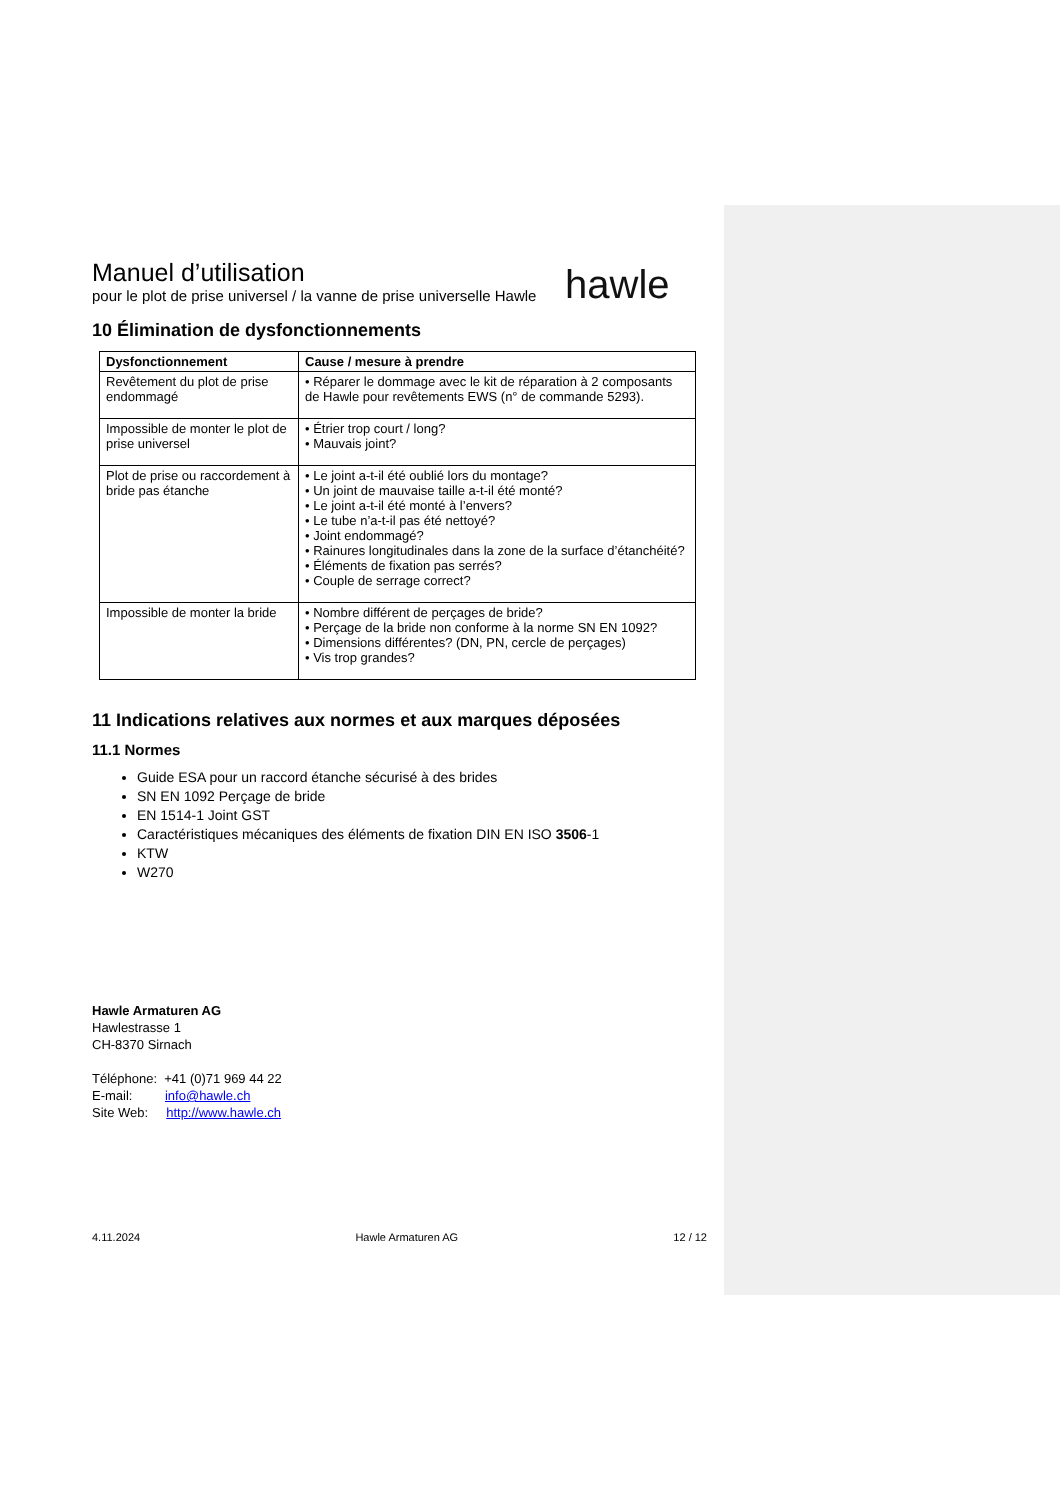Manuel d’utilisation
pour le plot de prise universel / la vanne de prise universelle Hawle
hawle
10 Élimination de dysfonctionnements
| Dysfonctionnement | Cause / mesure à prendre |
| --- | --- |
| Revêtement du plot de prise endommagé | • Réparer le dommage avec le kit de réparation à 2 composants de Hawle pour revêtements EWS (n° de commande 5293). |
| Impossible de monter le plot de prise universel | • Étrier trop court / long? • Mauvais joint? |
| Plot de prise ou raccordement à bride pas étanche | • Le joint a-t-il été oublié lors du montage? • Un joint de mauvaise taille a-t-il été monté? • Le joint a-t-il été monté à l’envers? • Le tube n’a-t-il pas été nettoyé? • Joint endommagé? • Rainures longitudinales dans la zone de la surface d’étanchéité? • Éléments de fixation pas serrés? • Couple de serrage correct? |
| Impossible de monter la bride | • Nombre différent de perçages de bride? • Perçage de la bride non conforme à la norme SN EN 1092? • Dimensions différentes? (DN, PN, cercle de perçages) • Vis trop grandes? |
11 Indications relatives aux normes et aux marques déposées
11.1 Normes
Guide ESA pour un raccord étanche sécurisé à des brides
SN EN 1092 Perçage de bride
EN 1514-1 Joint GST
Caractéristiques mécaniques des éléments de fixation DIN EN ISO 3506-1
KTW
W270
Hawle Armaturen AG
Hawlestrasse 1
CH-8370 Sirnach
Téléphone: +41 (0)71 969 44 22
E-mail: info@hawle.ch
Site Web: http://www.hawle.ch
4.11.2024 Hawle Armaturen AG 12 / 12